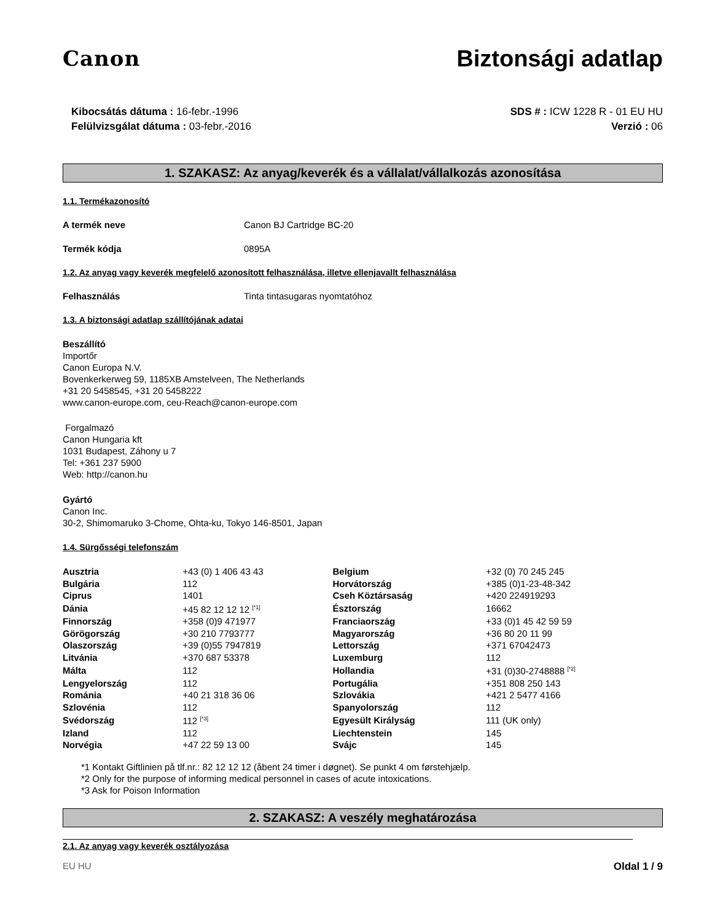Canon Biztonsági adatlap
Kibocsátás dátuma : 16-febr.-1996
Felülvizsgálat dátuma : 03-febr.-2016
SDS # : ICW 1228 R - 01 EU HU
Verzió : 06
1. SZAKASZ: Az anyag/keverék és a vállalat/vállalkozás azonosítása
1.1. Termékazonosító
A termék neve Canon BJ Cartridge BC-20
Termék kódja 0895A
1.2. Az anyag vagy keverék megfelelő azonosított felhasználása, illetve ellenjavallt felhasználása
Felhasználás Tinta tintasugaras nyomtatóhoz
1.3. A biztonsági adatlap szállítójának adatai
Beszállító
Importőr
Canon Europa N.V.
Bovenkerkerweg 59, 1185XB Amstelveen, The Netherlands
+31 20 5458545, +31 20 5458222
www.canon-europe.com, ceu-Reach@canon-europe.com
Forgalmazó
Canon Hungaria kft
1031 Budapest, Záhony u 7
Tel: +361 237 5900
Web: http://canon.hu
Gyártó
Canon Inc.
30-2, Shimomaruko 3-Chome, Ohta-ku, Tokyo 146-8501, Japan
1.4. Sürgősségi telefonszám
| Ausztria | +43 (0) 1 406 43 43 | Belgium | +32 (0) 70 245 245 |
| Bulgária | 112 | Horvátország | +385 (0)1-23-48-342 |
| Ciprus | 1401 | Cseh Köztársaság | +420 224919293 |
| Dánia | +45 82 12 12 12 <sup>[*1]</sup> | Észtország | 16662 |
| Finnország | +358 (0)9 471977 | Franciaország | +33 (0)1 45 42 59 59 |
| Görögország | +30 210 7793777 | Magyarország | +36 80 20 11 99 |
| Olaszország | +39 (0)55 7947819 | Lettország | +371 67042473 |
| Litvánia | +370 687 53378 | Luxemburg | 112 |
| Málta | 112 | Hollandia | +31 (0)30-2748888 <sup>[*2]</sup> |
| Lengyelország | 112 | Portugália | +351 808 250 143 |
| Románia | +40 21 318 36 06 | Szlovákia | +421 2 5477 4166 |
| Szlovénia | 112 | Spanyolország | 112 |
| Svédország | 112 <sup>[*3]</sup> | Egyesült Királyság | 111 (UK only) |
| Izland | 112 | Liechtenstein | 145 |
| Norvégia | +47 22 59 13 00 | Svájc | 145 |
*1 Kontakt Giftlinien på tlf.nr.: 82 12 12 12 (åbent 24 timer i døgnet). Se punkt 4 om førstehjælp.
*2 Only for the purpose of informing medical personnel in cases of acute intoxications.
*3 Ask for Poison Information
2. SZAKASZ: A veszély meghatározása
2.1. Az anyag vagy keverék osztályozása
EU HU Oldal 1 / 9